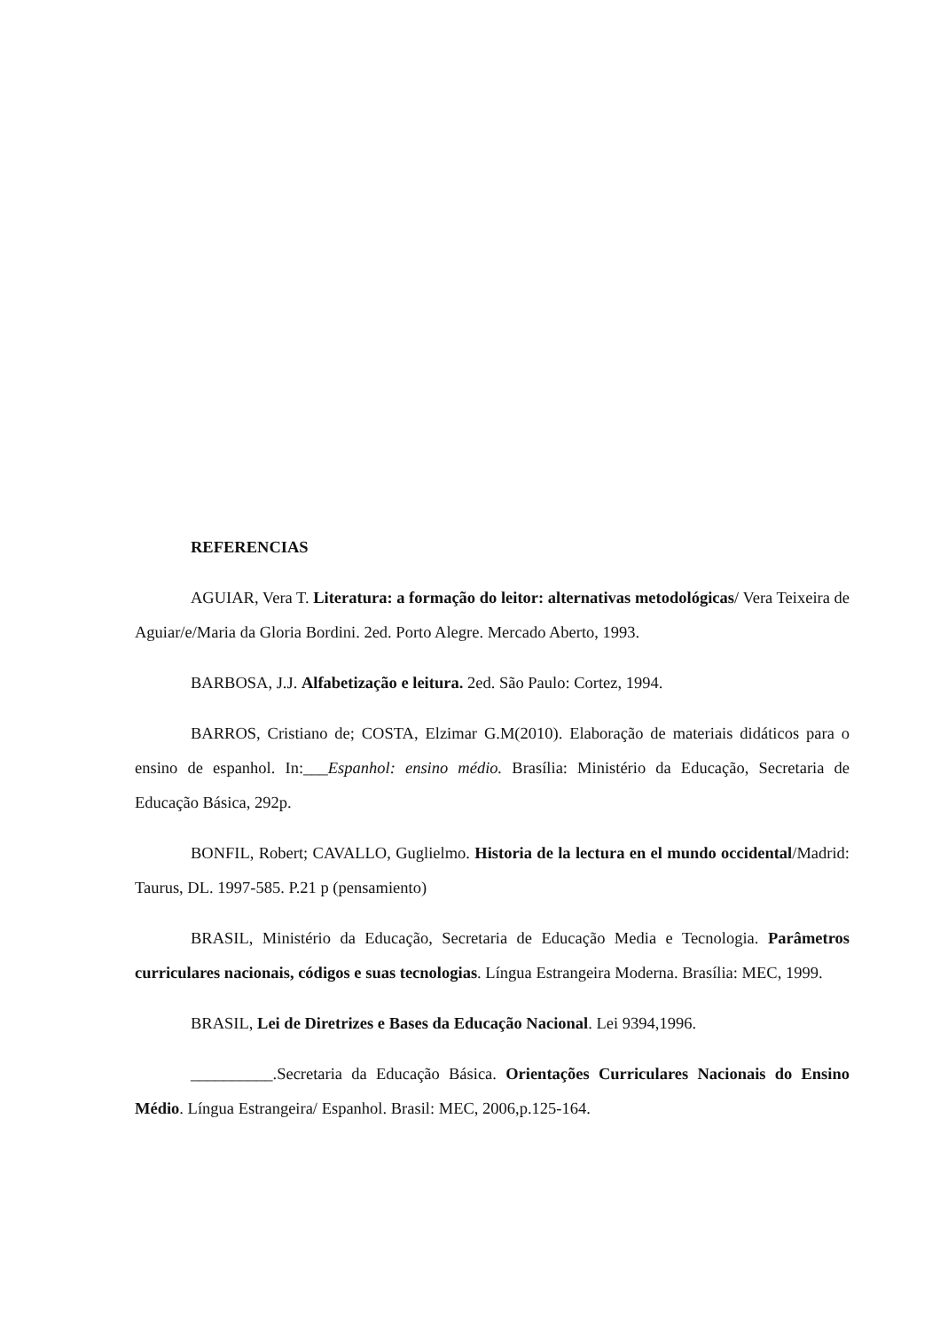REFERENCIAS
AGUIAR, Vera T. Literatura: a formação do leitor: alternativas metodológicas/ Vera Teixeira de Aguiar/e/Maria da Gloria Bordini. 2ed. Porto Alegre. Mercado Aberto, 1993.
BARBOSA, J.J. Alfabetização e leitura. 2ed. São Paulo: Cortez, 1994.
BARROS, Cristiano de; COSTA, Elzimar G.M(2010). Elaboração de materiais didáticos para o ensino de espanhol. In:___Espanhol: ensino médio. Brasília: Ministério da Educação, Secretaria de Educação Básica, 292p.
BONFIL, Robert; CAVALLO, Guglielmo. Historia de la lectura en el mundo occidental/Madrid: Taurus, DL. 1997-585. P.21 p (pensamiento)
BRASIL, Ministério da Educação, Secretaria de Educação Media e Tecnologia. Parâmetros curriculares nacionais, códigos e suas tecnologias. Língua Estrangeira Moderna. Brasília: MEC, 1999.
BRASIL, Lei de Diretrizes e Bases da Educação Nacional. Lei 9394,1996.
__________.Secretaria da Educação Básica. Orientações Curriculares Nacionais do Ensino Médio. Língua Estrangeira/ Espanhol. Brasil: MEC, 2006,p.125-164.